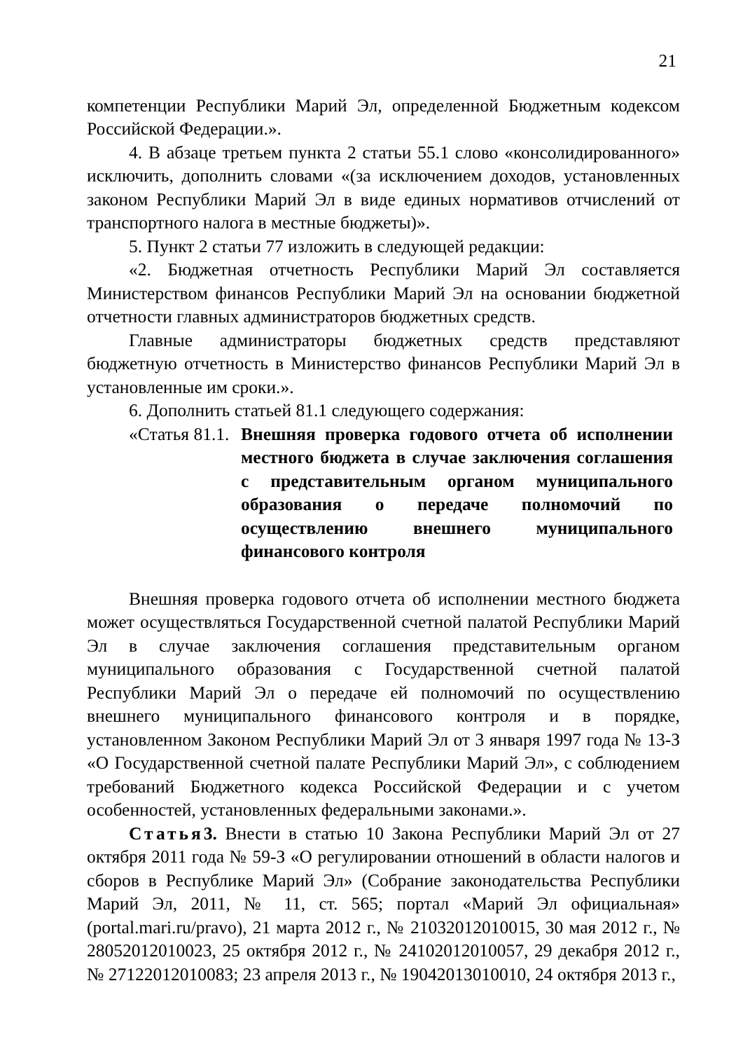21
компетенции Республики Марий Эл, определенной Бюджетным кодексом Российской Федерации.».
4. В абзаце третьем пункта 2 статьи 55.1 слово «консолидированного» исключить, дополнить словами «(за исключением доходов, установленных законом Республики Марий Эл в виде единых нормативов отчислений от транспортного налога в местные бюджеты)».
5. Пункт 2 статьи 77 изложить в следующей редакции:
«2. Бюджетная отчетность Республики Марий Эл составляется Министерством финансов Республики Марий Эл на основании бюджетной отчетности главных администраторов бюджетных средств.
Главные администраторы бюджетных средств представляют бюджетную отчетность в Министерство финансов Республики Марий Эл в установленные им сроки.».
6. Дополнить статьей 81.1 следующего содержания:
«Статья 81.1.
Внешняя проверка годового отчета об исполнении местного бюджета в случае заключения соглашения с представительным органом муниципального образования о передаче полномочий по осуществлению внешнего муниципального финансового контроля
Внешняя проверка годового отчета об исполнении местного бюджета может осуществляться Государственной счетной палатой Республики Марий Эл в случае заключения соглашения представительным органом муниципального образования с Государственной счетной палатой Республики Марий Эл о передаче ей полномочий по осуществлению внешнего муниципального финансового контроля и в порядке, установленном Законом Республики Марий Эл от 3 января 1997 года № 13-З «О Государственной счетной палате Республики Марий Эл», с соблюдением требований Бюджетного кодекса Российской Федерации и с учетом особенностей, установленных федеральными законами.».
Статья 3. Внести в статью 10 Закона Республики Марий Эл от 27 октября 2011 года № 59-З «О регулировании отношений в области налогов и сборов в Республике Марий Эл» (Собрание законодательства Республики Марий Эл, 2011, № 11, ст. 565; портал «Марий Эл официальная» (portal.mari.ru/pravo), 21 марта 2012 г., № 21032012010015, 30 мая 2012 г., № 28052012010023, 25 октября 2012 г., № 24102012010057, 29 декабря 2012 г., № 27122012010083; 23 апреля 2013 г., № 19042013010010, 24 октября 2013 г.,